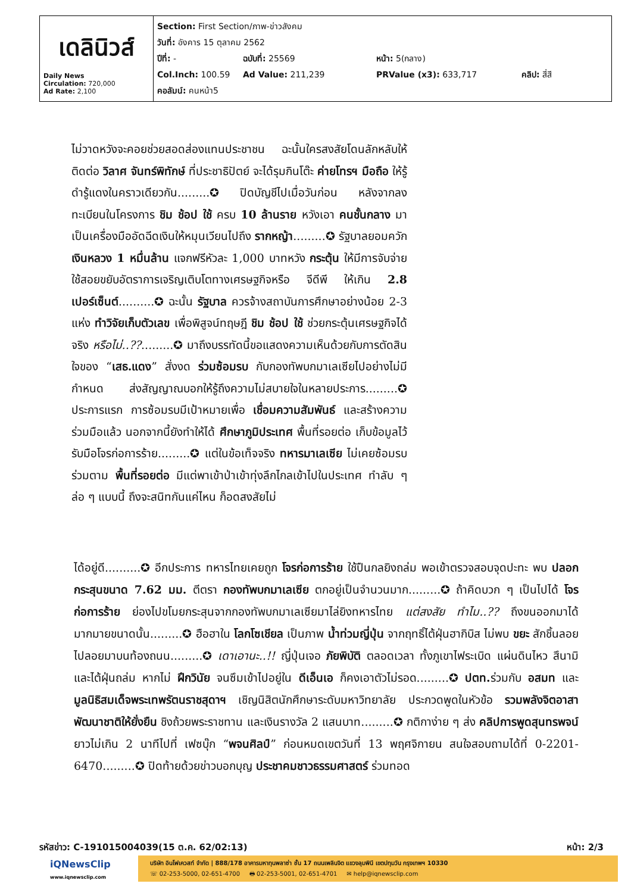| เดลินิวส์ Daily News Circulation: 720,000 Ad Rate: 2,100 | Section: First Section/ภาพ-ข่าวสังคม วันที่: อังคาร 15 ตุลาคม 2562 ปีที่: - ฉบับที่: 25569 หน้า: 5(กลาง) Col.Inch: 100.59 Ad Value: 211,239 PRValue (x3): 633,717 คลิป: สี่สี คอลัมน์: คนหน้า5 |
ไม่วาดหวังจะคอยช่วยสอดส่องแทนประชาชน ฉะนั้นใครสงสัยโดนลักหลับให้ติดต่อ วิลาศ จันทร์พิทักษ์ ที่ประชาธิปัตย์ จะได้รุมกินโต๊ะ ค่ายโทรฯ มือถือ ให้รู้ดำรู้แดงในคราวเดียวกัน.........✪ ปิดบัญชีไปเมื่อวันก่อน หลังจากลงทะเบียนในโครงการ ชิม ช้อป ใช้ ครบ 10 ล้านราย หวังเอา คนชั้นกลาง มาเป็นเครื่องมืออัดฉีดเงินให้หมุนเวียนไปถึง รากหญ้า.........✪ รัฐบาลยอมควัก เงินหลวง 1 หมื่นล้าน แจกฟรีหัวละ 1,000 บาทหวัง กระตุ้น ให้มีการจับจ่ายใช้สอยขยับอัตราการเจริญเติบโตทางเศรษฐกิจหรือ จีดีพี ให้เกิน 2.8 เปอร์เซ็นต์..........✪ ฉะนั้น รัฐบาล ควรจ้างสถาบันการศึกษาอย่างน้อย 2-3 แห่ง ทำวิจัยเก็บตัวเลข เพื่อพิสูจน์ทฤษฎี ชิม ช้อป ใช้ ช่วยกระตุ้นเศรษฐกิจได้จริง หรือไม่..??.........✪ มาถึงบรรทัดนี้ขอแสดงความเห็นด้วยกับการตัดสินใจของ “เสธ.แดง” สั่งงด ร่วมซ้อมรบ กับกองทัพบกมาเลเซียไปอย่างไม่มีกำหนด ส่งสัญญาณบอกให้รู้ถึงความไม่สบายใจในหลายประการ.........✪ ประการแรก การซ้อมรบมีเป้าหมายเพื่อ เชื่อมความสัมพันธ์ และสร้างความร่วมมือแล้ว นอกจากนี้ยังทำให้ได้ ศึกษาภูมิประเทศ พื้นที่รอยต่อ เก็บข้อมูลไว้รับมือโจรก่อการร้าย.........✪ แต่ในข้อเท็จจริง ทหารมาเลเซีย ไม่เคยซ้อมรบร่วมตาม พื้นที่รอยต่อ มีแต่พาเข้าป่าเข้าทุ่งลึกไกลเข้าไปในประเทศ ทำลับ ๆ ล่อ ๆ แบบนี้ ถึงจะสนิทกันแค่ไหน ก็อดสงสัยไม่
ได้อยู่ดี..........✪ อีกประการ ทหารไทยเคยถูก โจรก่อการร้าย ใช้ปืนกลยิงถล่ม พอเข้าตรวจสอบจุดปะทะ พบ ปลอกกระสุนขนาด 7.62 มม. ตีตรา กองทัพบกมาเลเซีย ตกอยู่เป็นจำนวนมาก.........✪ ถ้าคิดบวก ๆ เป็นไปได้ โจรก่อการร้าย ย่องไปขโมยกระสุนจากกองทัพบกมาเลเซียมาไล่ยิงทหารไทย แต่สงสัย ทำไม..?? ถึงขนออกมาได้มากมายขนาดนั้น.........✪ ฮือฮาใน โลกโซเชียล เป็นภาพ น้ำท่วมญี่ปุ่น จากฤทธิ์ไต้ฝุ่นฮากิบิส ไม่พบ ขยะ สักชิ้นลอยไปลอยมาบนท้องถนน.........✪ เดาเอานะ..!! ญี่ปุ่นเจอ ภัยพิบัติ ตลอดเวลา ทั้งภูเขาไฟระเบิด แผ่นดินไหว สึนามิ และไต้ฝุ่นถล่ม หากไม่ ฝึกวินัย จนซึมเข้าไปอยู่ใน ดีเอ็นเอ ก็คงเอาตัวไม่รอด.........✪ ปตท. ร่วมกับ อสมท และ มูลนิธิสมเด็จพระเทพรัตนราชสุดาฯ เชิญนิสิตนักศึกษาระดับมหาวิทยาลัย ประกวดพูดในหัวข้อ รวมพลังจิตอาสา พัฒนาชาติให้ยั่งยืน ชิงถ้วยพระราชทาน และเงินรางวัล 2 แสนบาท.........✪ กติกาง่าย ๆ ส่ง คลิปการพูดสุนทรพจน์ ยาวไม่เกิน 2 นาทีไปที่ เฟซบุ๊ก “พจนศิลป์” ก่อนหมดเขตวันที่ 13 พฤศจิกายน สนใจสอบถามได้ที่ 0-2201-6470.........✪ ปิดท้ายด้วยข่าวบอกบุญ ประชาคมชาวธรรมศาสตร์ ร่วมทอด
รหัสข่าว: C-191015004039(15 ต.ค. 62/02:13) หน้า: 2/3
iQNewsClip
www.iqnewsclip.com
บริษัท อินโฟเควสท์ จำกัด | 888/178 อาคารมหาทุนพลาซ่า ชั้น 17 ถนนเพลินจิต แขวงลุมพินี เขตปทุมวัน กรุงเทพฯ 10330
☏ 02-253-5000, 02-651-4700 🖶 02-253-5001, 02-651-4701 ✉ help@iqnewsclip.com